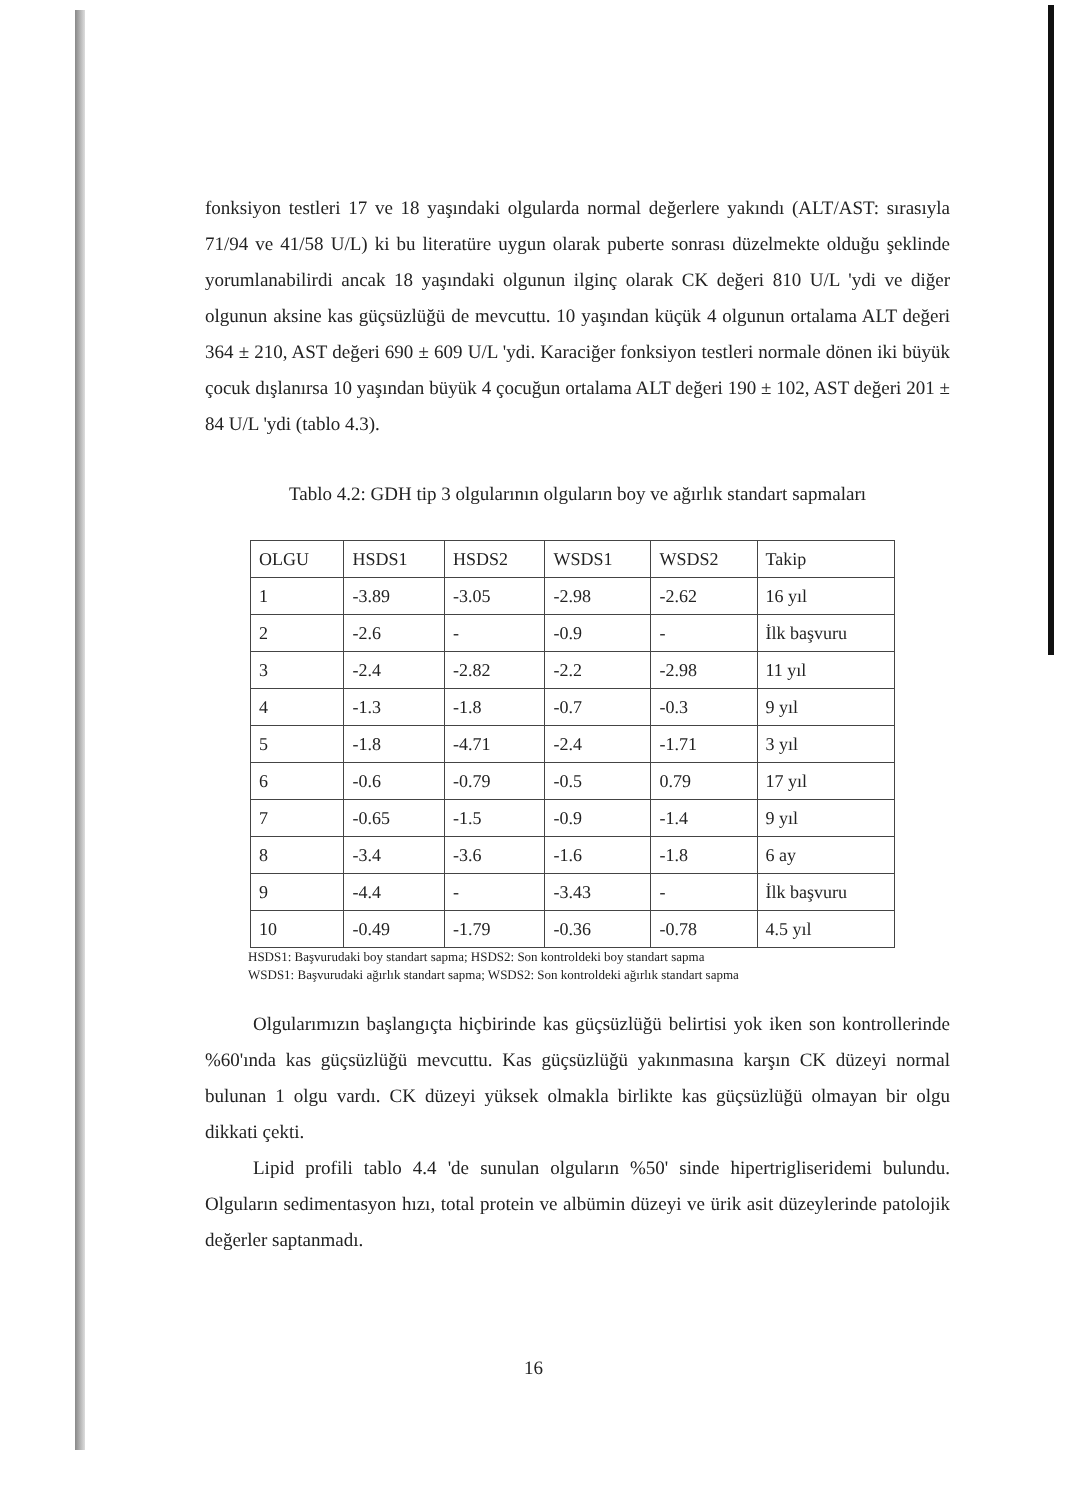fonksiyon testleri 17 ve 18 yaşındaki olgularda normal değerlere yakındı (ALT/AST: sırasıyla 71/94 ve 41/58 U/L) ki bu literatüre uygun olarak puberte sonrası düzelmekte olduğu şeklinde yorumlanabilirdi ancak 18 yaşındaki olgunun ilginç olarak CK değeri 810 U/L 'ydi ve diğer olgunun aksine kas güçsüzlüğü de mevcuttu. 10 yaşından küçük 4 olgunun ortalama ALT değeri 364 ± 210, AST değeri 690 ± 609 U/L 'ydi. Karaciğer fonksiyon testleri normale dönen iki büyük çocuk dışlanırsa 10 yaşından büyük 4 çocuğun ortalama ALT değeri 190 ± 102, AST değeri 201 ± 84 U/L 'ydi (tablo 4.3).
Tablo 4.2: GDH tip 3 olgularının olguların boy ve ağırlık standart sapmaları
| OLGU | HSDS1 | HSDS2 | WSDS1 | WSDS2 | Takip |
| 1 | -3.89 | -3.05 | -2.98 | -2.62 | 16 yıl |
| 2 | -2.6 | - | -0.9 | - | İlk başvuru |
| 3 | -2.4 | -2.82 | -2.2 | -2.98 | 11 yıl |
| 4 | -1.3 | -1.8 | -0.7 | -0.3 | 9 yıl |
| 5 | -1.8 | -4.71 | -2.4 | -1.71 | 3 yıl |
| 6 | -0.6 | -0.79 | -0.5 | 0.79 | 17 yıl |
| 7 | -0.65 | -1.5 | -0.9 | -1.4 | 9 yıl |
| 8 | -3.4 | -3.6 | -1.6 | -1.8 | 6 ay |
| 9 | -4.4 | - | -3.43 | - | İlk başvuru |
| 10 | -0.49 | -1.79 | -0.36 | -0.78 | 4.5 yıl |
HSDS1: Başvurudaki boy standart sapma; HSDS2: Son kontroldeki boy standart sapma
WSDS1: Başvurudaki ağırlık standart sapma; WSDS2: Son kontroldeki ağırlık standart sapma
Olgularımızın başlangıçta hiçbirinde kas güçsüzlüğü belirtisi yok iken son kontrollerinde %60'ında kas güçsüzlüğü mevcuttu. Kas güçsüzlüğü yakınmasına karşın CK düzeyi normal bulunan 1 olgu vardı. CK düzeyi yüksek olmakla birlikte kas güçsüzlüğü olmayan bir olgu dikkati çekti.
Lipid profili tablo 4.4 'de sunulan olguların %50' sinde hipertrigliseridemi bulundu. Olguların sedimentasyon hızı, total protein ve albümin düzeyi ve ürik asit düzeylerinde patolojik değerler saptanmadı.
16